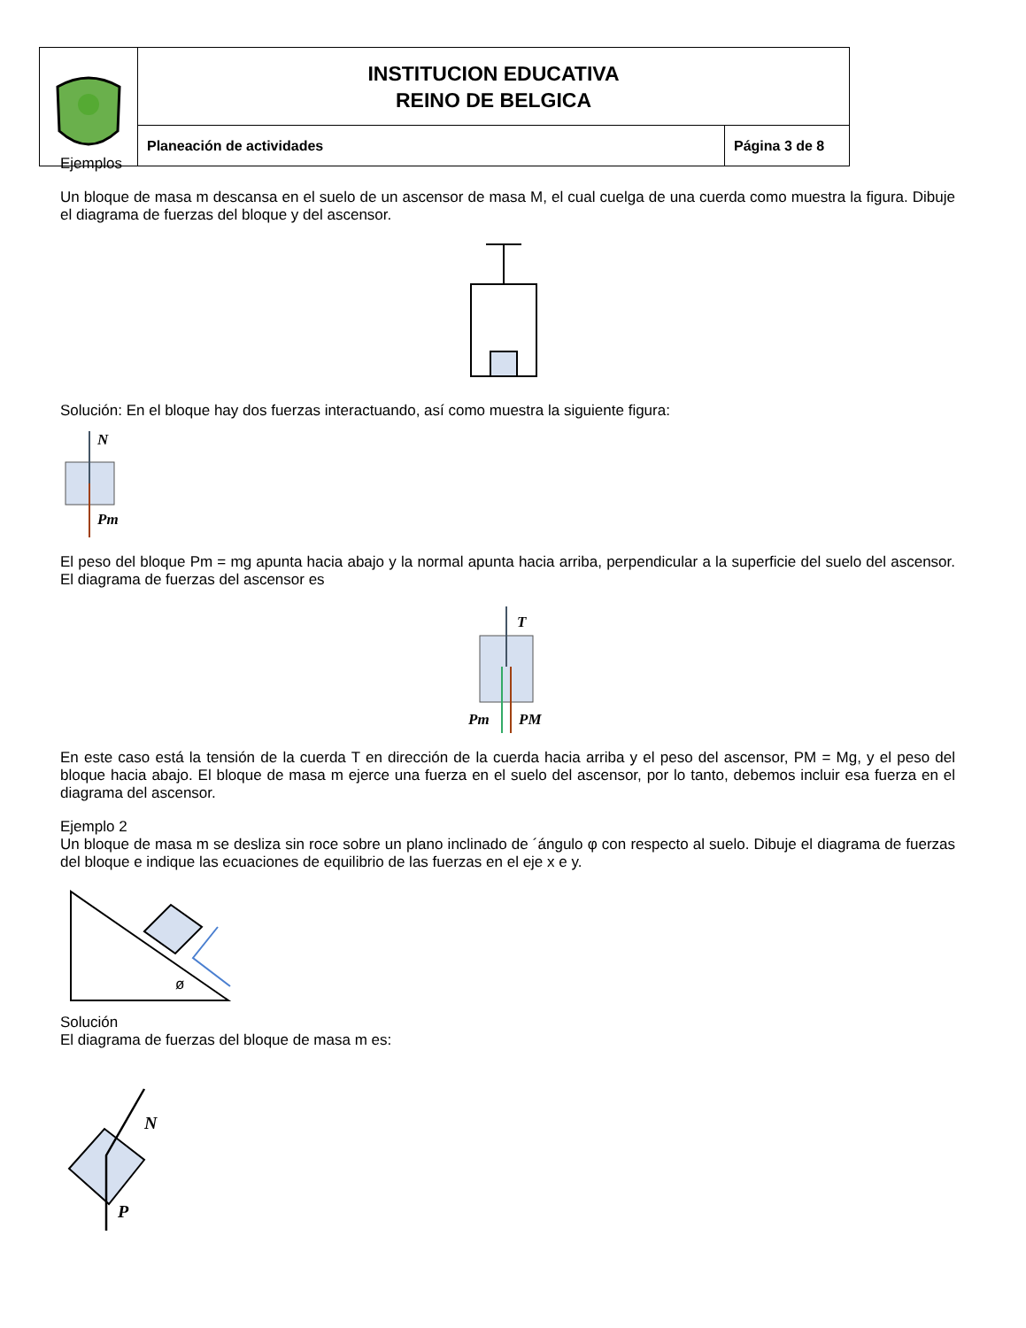| | INSTITUCION EDUCATIVA REINO DE BELGICA | |
| | Planeación de actividades | Página 3 de 8 |
Ejemplos
Un bloque de masa m descansa en el suelo de un ascensor de masa M, el cual cuelga de una cuerda como muestra la figura. Dibuje el diagrama de fuerzas del bloque y del ascensor.
Solución: En el bloque hay dos fuerzas interactuando, así como muestra la siguiente figura:
N
Pm
El peso del bloque Pm = mg apunta hacia abajo y la normal apunta hacia arriba, perpendicular a la superficie del suelo del ascensor. El diagrama de fuerzas del ascensor es
T
Pm
PM
En este caso está la tensión de la cuerda T en dirección de la cuerda hacia arriba y el peso del ascensor, PM = Mg, y el peso del bloque hacia abajo. El bloque de masa m ejerce una fuerza en el suelo del ascensor, por lo tanto, debemos incluir esa fuerza en el diagrama del ascensor.
Ejemplo 2
Un bloque de masa m se desliza sin roce sobre un plano inclinado de ´ángulo φ con respecto al suelo. Dibuje el diagrama de fuerzas del bloque e indique las ecuaciones de equilibrio de las fuerzas en el eje x e y.
ø
Solución
El diagrama de fuerzas del bloque de masa m es:
N
P